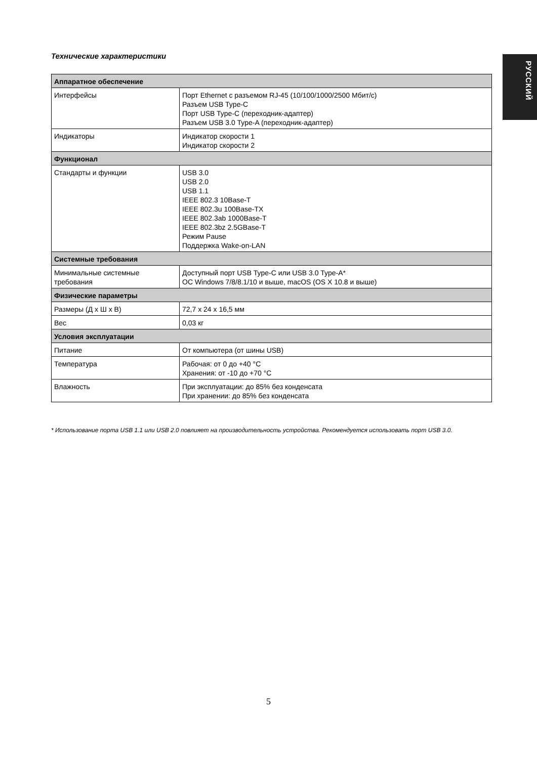Технические характеристики
РУССКИЙ
| Аппаратное обеспечение | |
| --- | --- |
| Интерфейсы | Порт Ethernet с разъемом RJ-45 (10/100/1000/2500 Мбит/с) Разъем USB Type-C Порт USB Type-C (переходник-адаптер) Разъем USB 3.0 Type-A (переходник-адаптер) |
| Индикаторы | Индикатор скорости 1 Индикатор скорости 2 |
| Функционал | |
| Стандарты и функции | USB 3.0 USB 2.0 USB 1.1 IEEE 802.3 10Base-T IEEE 802.3u 100Base-TX IEEE 802.3ab 1000Base-T IEEE 802.3bz 2.5GBase-T Режим Pause Поддержка Wake-on-LAN |
| Системные требования | |
| Минимальные системные требования | Доступный порт USB Type-C или USB 3.0 Type-A* ОС Windows 7/8/8.1/10 и выше, macOS (OS X 10.8 и выше) |
| Физические параметры | |
| Размеры (Д x Ш x В) | 72,7 x 24 x 16,5 мм |
| Вес | 0,03 кг |
| Условия эксплуатации | |
| Питание | От компьютера (от шины USB) |
| Температура | Рабочая: от 0 до +40 °C Хранения: от -10 до +70 °C |
| Влажность | При эксплуатации: до 85% без конденсата При хранении: до 85% без конденсата |
* Использование порта USB 1.1 или USB 2.0 повлияет на производительность устройства. Рекомендуется использовать порт USB 3.0.
5